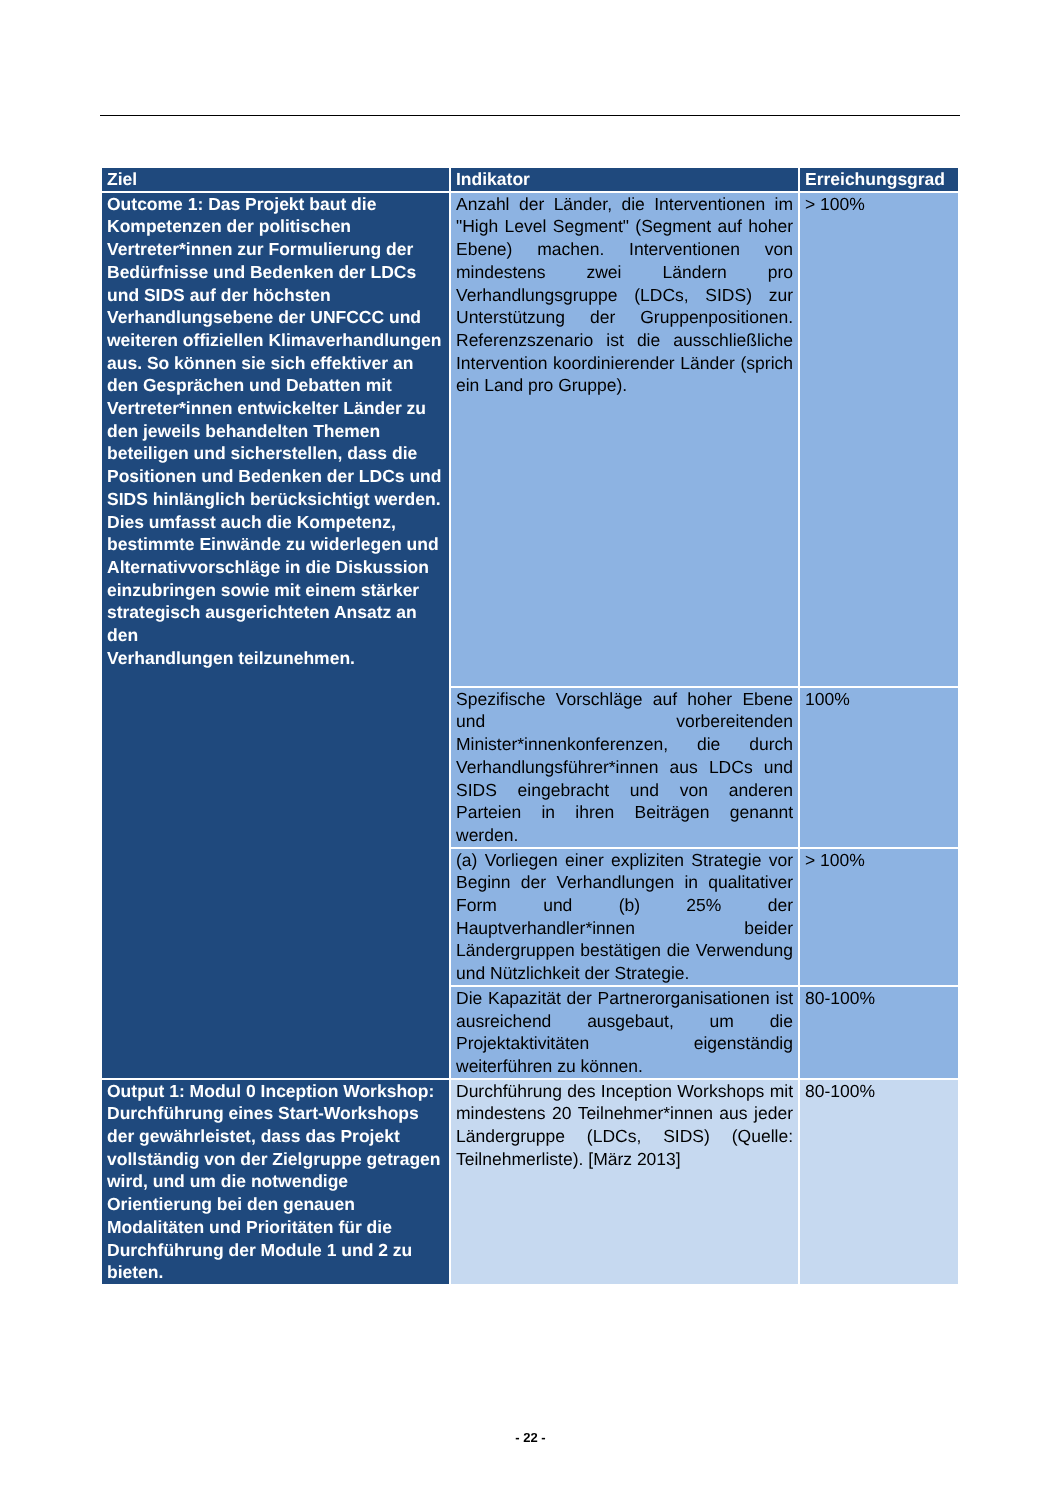| Ziel | Indikator | Erreichungsgrad |
| --- | --- | --- |
| Outcome 1: Das Projekt baut die Kompetenzen der politischen Vertreter*innen zur Formulierung der Bedürfnisse und Bedenken der LDCs und SIDS auf der höchsten Verhandlungsebene der UNFCCC und weiteren offiziellen Klimaverhandlungen aus. So können sie sich effektiver an den Gesprächen und Debatten mit Vertreter*innen entwickelter Länder zu den jeweils behandelten Themen beteiligen und sicherstellen, dass die Positionen und Bedenken der LDCs und SIDS hinlänglich berücksichtigt werden. Dies umfasst auch die Kompetenz, bestimmte Einwände zu widerlegen und Alternativvorschläge in die Diskussion einzubringen sowie mit einem stärker strategisch ausgerichteten Ansatz an den Verhandlungen teilzunehmen. | Anzahl der Länder, die Interventionen im "High Level Segment" (Segment auf hoher Ebene) machen. Interventionen von mindestens zwei Ländern pro Verhandlungsgruppe (LDCs, SIDS) zur Unterstützung der Gruppenpositionen. Referenzszenario ist die ausschließliche Intervention koordinierender Länder (sprich ein Land pro Gruppe). | > 100% |
| | Spezifische Vorschläge auf hoher Ebene und vorbereitenden Minister*innenkonferenzen, die durch Verhandlungsführer*innen aus LDCs und SIDS eingebracht und von anderen Parteien in ihren Beiträgen genannt werden. | 100% |
| | (a) Vorliegen einer expliziten Strategie vor Beginn der Verhandlungen in qualitativer Form und (b) 25% der Hauptverhandler*innen beider Ländergruppen bestätigen die Verwendung und Nützlichkeit der Strategie. | > 100% |
| | Die Kapazität der Partnerorganisationen ist ausreichend ausgebaut, um die Projektaktivitäten eigenständig weiterführen zu können. | 80-100% |
| Output 1: Modul 0 Inception Workshop: Durchführung eines Start-Workshops der gewährleistet, dass das Projekt vollständig von der Zielgruppe getragen wird, und um die notwendige Orientierung bei den genauen Modalitäten und Prioritäten für die Durchführung der Module 1 und 2 zu bieten. | Durchführung des Inception Workshops mit mindestens 20 Teilnehmer*innen aus jeder Ländergruppe (LDCs, SIDS) (Quelle: Teilnehmerliste). [März 2013] | 80-100% |
- 22 -